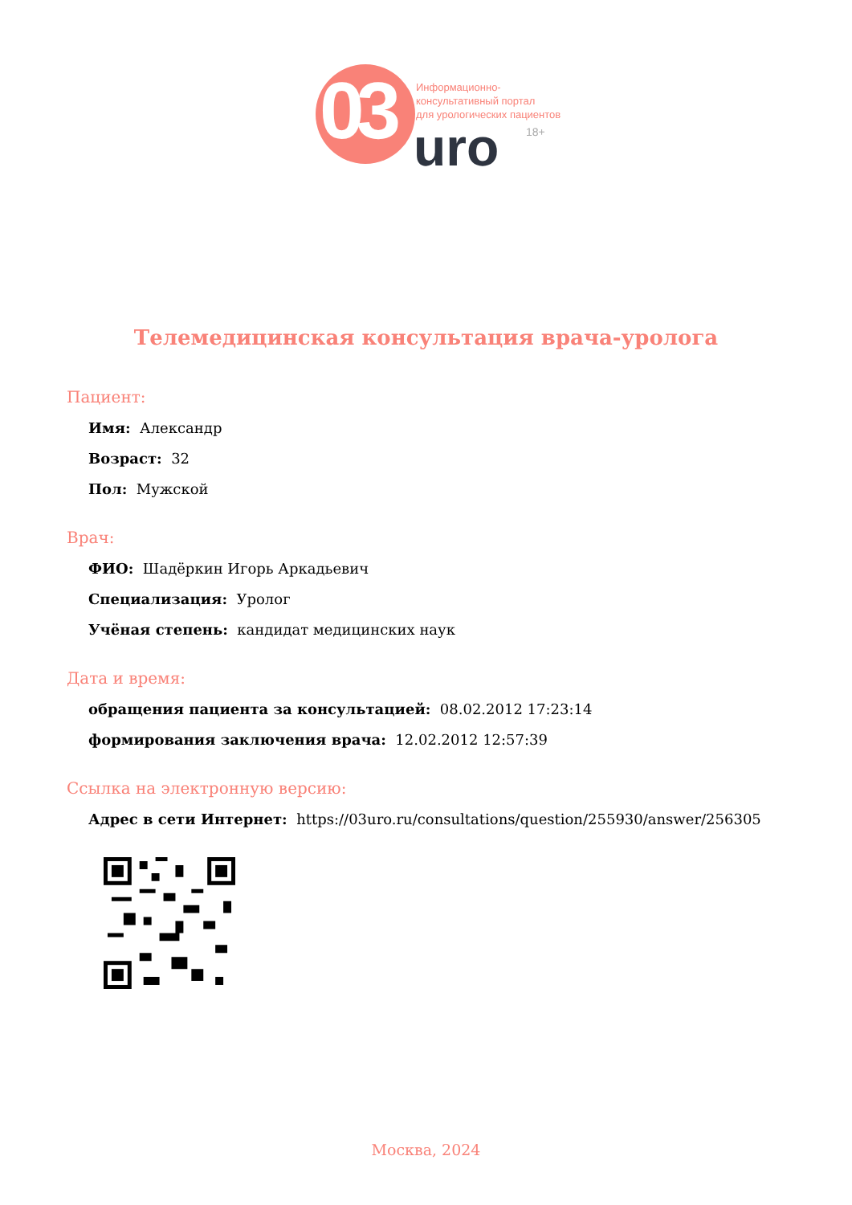03
Информационно-
консультативный портал
для урологических пациентов
uro 18+
Телемедицинская консультация врача-уролога
Пациент:
Имя: Александр
Возраст: 32
Пол: Мужской
Врач:
ФИО: Шадёркин Игорь Аркадьевич
Специализация: Уролог
Учёная степень: кандидат медицинских наук
Дата и время:
обращения пациента за консультацией: 08.02.2012 17:23:14
формирования заключения врача: 12.02.2012 12:57:39
Ссылка на электронную версию:
Адрес в сети Интернет: https://03uro.ru/consultations/question/255930/answer/256305
Москва, 2024